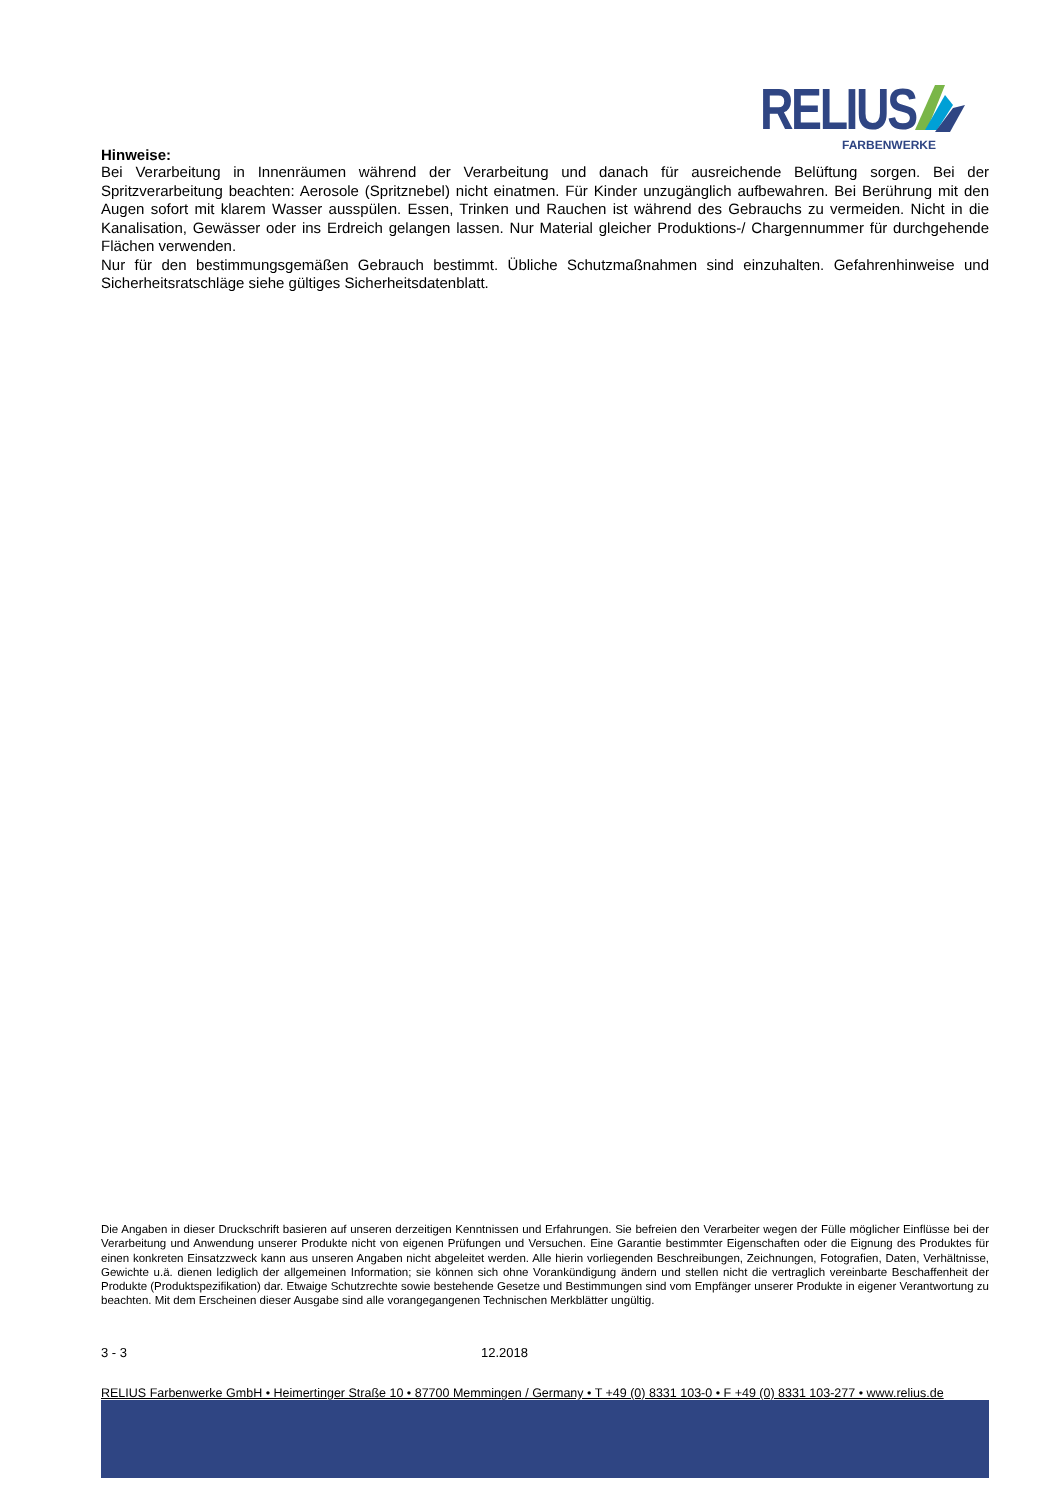RELIUS
FARBENWERKE
Hinweise:
Bei Verarbeitung in Innenräumen während der Verarbeitung und danach für ausreichende Belüftung sorgen. Bei der Spritzverarbeitung beachten: Aerosole (Spritznebel) nicht einatmen. Für Kinder unzugänglich aufbewahren. Bei Berührung mit den Augen sofort mit klarem Wasser ausspülen. Essen, Trinken und Rauchen ist während des Gebrauchs zu vermeiden. Nicht in die Kanalisation, Gewässer oder ins Erdreich gelangen lassen. Nur Material gleicher Produktions-/ Chargennummer für durchgehende Flächen verwenden.
Nur für den bestimmungsgemäßen Gebrauch bestimmt. Übliche Schutzmaßnahmen sind einzuhalten. Gefahrenhinweise und Sicherheitsratschläge siehe gültiges Sicherheitsdatenblatt.
Die Angaben in dieser Druckschrift basieren auf unseren derzeitigen Kenntnissen und Erfahrungen. Sie befreien den Verarbeiter wegen der Fülle möglicher Einflüsse bei der Verarbeitung und Anwendung unserer Produkte nicht von eigenen Prüfungen und Versuchen. Eine Garantie bestimmter Eigenschaften oder die Eignung des Produktes für einen konkreten Einsatzzweck kann aus unseren Angaben nicht abgeleitet werden. Alle hierin vorliegenden Beschreibungen, Zeichnungen, Fotografien, Daten, Verhältnisse, Gewichte u.ä. dienen lediglich der allgemeinen Information; sie können sich ohne Vorankündigung ändern und stellen nicht die vertraglich vereinbarte Beschaffenheit der Produkte (Produktspezifikation) dar. Etwaige Schutzrechte sowie bestehende Gesetze und Bestimmungen sind vom Empfänger unserer Produkte in eigener Verantwortung zu beachten. Mit dem Erscheinen dieser Ausgabe sind alle vorangegangenen Technischen Merkblätter ungültig.
3 - 3 12.2018
RELIUS Farbenwerke GmbH • Heimertinger Straße 10 • 87700 Memmingen / Germany • T +49 (0) 8331 103-0 • F +49 (0) 8331 103-277 • www.relius.de